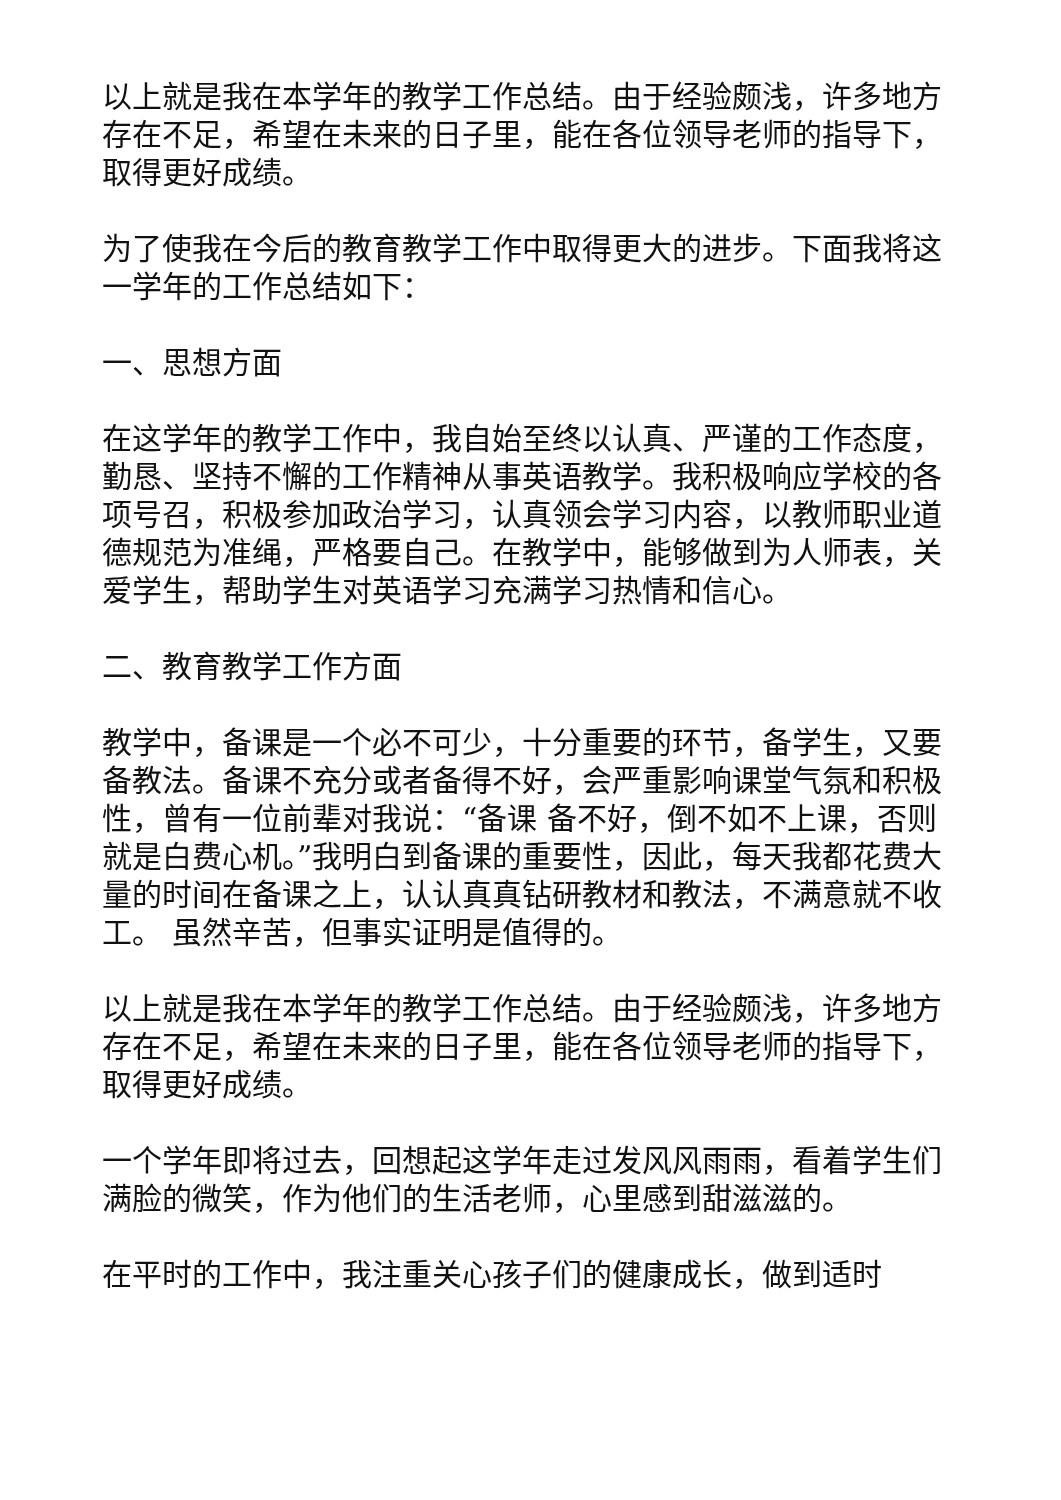以上就是我在本学年的教学工作总结。由于经验颇浅，许多地方存在不足，希望在未来的日子里，能在各位领导老师的指导下，取得更好成绩。
为了使我在今后的教育教学工作中取得更大的进步。下面我将这一学年的工作总结如下：
一、思想方面
在这学年的教学工作中，我自始至终以认真、严谨的工作态度，勤恳、坚持不懈的工作精神从事英语教学。我积极响应学校的各项号召，积极参加政治学习，认真领会学习内容，以教师职业道德规范为准绳，严格要自己。在教学中，能够做到为人师表，关爱学生，帮助学生对英语学习充满学习热情和信心。
二、教育教学工作方面
教学中，备课是一个必不可少，十分重要的环节，备学生，又要备教法。备课不充分或者备得不好，会严重影响课堂气氛和积极性，曾有一位前辈对我说：“备课 备不好，倒不如不上课，否则就是白费心机。”我明白到备课的重要性，因此，每天我都花费大量的时间在备课之上，认认真真钻研教材和教法，不满意就不收工。 虽然辛苦，但事实证明是值得的。
以上就是我在本学年的教学工作总结。由于经验颇浅，许多地方存在不足，希望在未来的日子里，能在各位领导老师的指导下，取得更好成绩。
一个学年即将过去，回想起这学年走过发风风雨雨，看着学生们满脸的微笑，作为他们的生活老师，心里感到甜滋滋的。
在平时的工作中，我注重关心孩子们的健康成长，做到适时